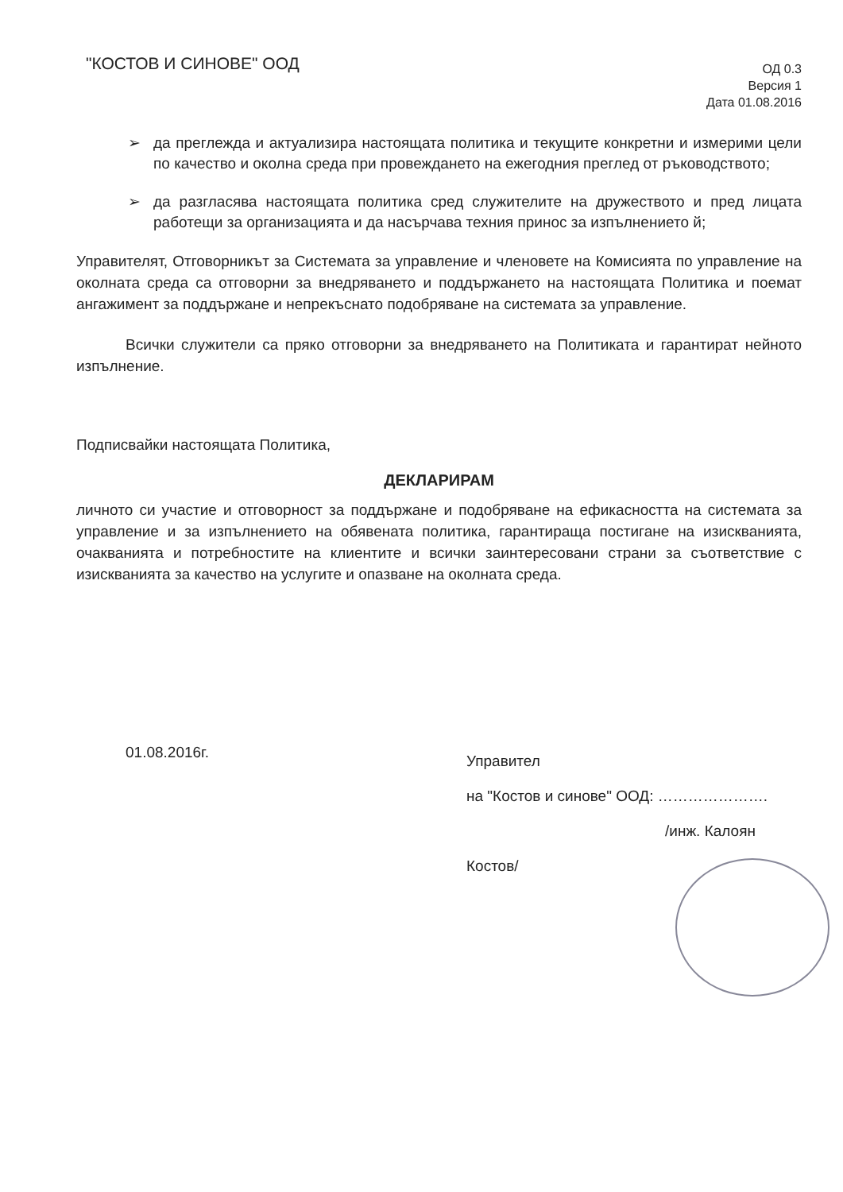"КОСТОВ И СИНОВЕ" ООД
ОД 0.3
Версия 1
Дата 01.08.2016
➢ да преглежда и актуализира настоящата политика и текущите конкретни и измерими цели по качество и околна среда при провеждането на ежегодния преглед от ръководството;
➢ да разгласява настоящата политика сред служителите на дружеството и пред лицата работещи за организацията и да насърчава техния принос за изпълнението й;
Управителят, Отговорникът за Системата за управление и членовете на Комисията по управление на околната среда са отговорни за внедряването и поддържането на настоящата Политика и поемат ангажимент за поддържане и непрекъснато подобряване на системата за управление.
Всички служители са пряко отговорни за внедряването на Политиката и гарантират нейното изпълнение.
Подписвайки настоящата Политика,
ДЕКЛАРИРАМ
личното си участие и отговорност за поддържане и подобряване на ефикасността на системата за управление и за изпълнението на обявената политика, гарантираща постигане на изискванията, очакванията и потребностите на клиентите и всички заинтересовани страни за съответствие с изискванията за качество на услугите и опазване на околната среда.
01.08.2016г.
Управител
на "Костов и синове" ООД: ………………….
/инж. Калоян Костов/